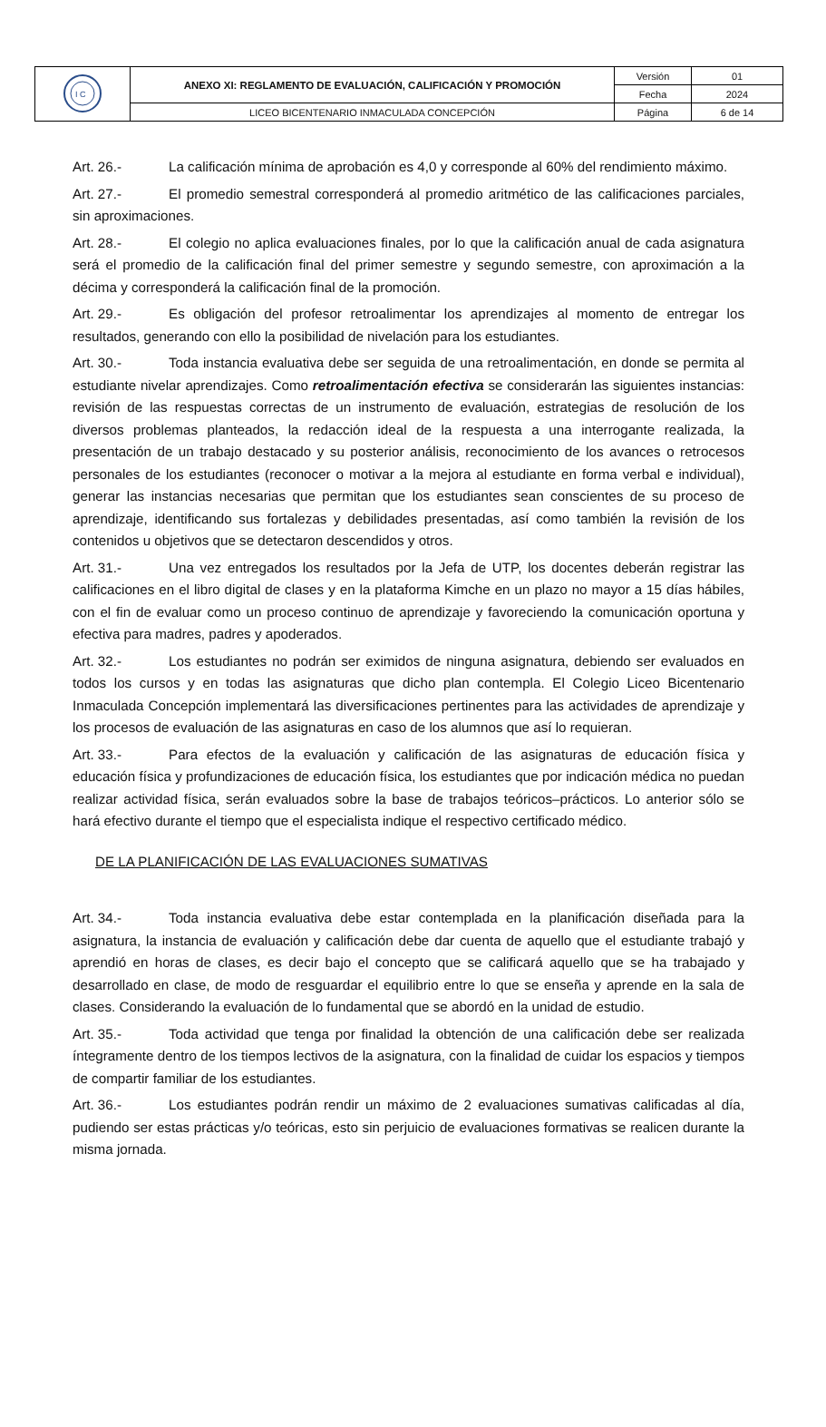| I C | ANEXO XI: REGLAMENTO DE EVALUACIÓN, CALIFICACIÓN Y PROMOCIÓN | Versión | 01 |
| | | Fecha | 2024 |
| | LICEO BICENTENARIO INMACULADA CONCEPCIÓN | Página | 6 de 14 |
Art. 26.- La calificación mínima de aprobación es 4,0 y corresponde al 60% del rendimiento máximo.
Art. 27.- El promedio semestral corresponderá al promedio aritmético de las calificaciones parciales, sin aproximaciones.
Art. 28.- El colegio no aplica evaluaciones finales, por lo que la calificación anual de cada asignatura será el promedio de la calificación final del primer semestre y segundo semestre, con aproximación a la décima y corresponderá la calificación final de la promoción.
Art. 29.- Es obligación del profesor retroalimentar los aprendizajes al momento de entregar los resultados, generando con ello la posibilidad de nivelación para los estudiantes.
Art. 30.- Toda instancia evaluativa debe ser seguida de una retroalimentación, en donde se permita al estudiante nivelar aprendizajes. Como retroalimentación efectiva se considerarán las siguientes instancias: revisión de las respuestas correctas de un instrumento de evaluación, estrategias de resolución de los diversos problemas planteados, la redacción ideal de la respuesta a una interrogante realizada, la presentación de un trabajo destacado y su posterior análisis, reconocimiento de los avances o retrocesos personales de los estudiantes (reconocer o motivar a la mejora al estudiante en forma verbal e individual), generar las instancias necesarias que permitan que los estudiantes sean conscientes de su proceso de aprendizaje, identificando sus fortalezas y debilidades presentadas, así como también la revisión de los contenidos u objetivos que se detectaron descendidos y otros.
Art. 31.- Una vez entregados los resultados por la Jefa de UTP, los docentes deberán registrar las calificaciones en el libro digital de clases y en la plataforma Kimche en un plazo no mayor a 15 días hábiles, con el fin de evaluar como un proceso continuo de aprendizaje y favoreciendo la comunicación oportuna y efectiva para madres, padres y apoderados.
Art. 32.- Los estudiantes no podrán ser eximidos de ninguna asignatura, debiendo ser evaluados en todos los cursos y en todas las asignaturas que dicho plan contempla. El Colegio Liceo Bicentenario Inmaculada Concepción implementará las diversificaciones pertinentes para las actividades de aprendizaje y los procesos de evaluación de las asignaturas en caso de los alumnos que así lo requieran.
Art. 33.- Para efectos de la evaluación y calificación de las asignaturas de educación física y educación física y profundizaciones de educación física, los estudiantes que por indicación médica no puedan realizar actividad física, serán evaluados sobre la base de trabajos teóricos–prácticos. Lo anterior sólo se hará efectivo durante el tiempo que el especialista indique el respectivo certificado médico.
DE LA PLANIFICACIÓN DE LAS EVALUACIONES SUMATIVAS
Art. 34.- Toda instancia evaluativa debe estar contemplada en la planificación diseñada para la asignatura, la instancia de evaluación y calificación debe dar cuenta de aquello que el estudiante trabajó y aprendió en horas de clases, es decir bajo el concepto que se calificará aquello que se ha trabajado y desarrollado en clase, de modo de resguardar el equilibrio entre lo que se enseña y aprende en la sala de clases. Considerando la evaluación de lo fundamental que se abordó en la unidad de estudio.
Art. 35.- Toda actividad que tenga por finalidad la obtención de una calificación debe ser realizada íntegramente dentro de los tiempos lectivos de la asignatura, con la finalidad de cuidar los espacios y tiempos de compartir familiar de los estudiantes.
Art. 36.- Los estudiantes podrán rendir un máximo de 2 evaluaciones sumativas calificadas al día, pudiendo ser estas prácticas y/o teóricas, esto sin perjuicio de evaluaciones formativas se realicen durante la misma jornada.